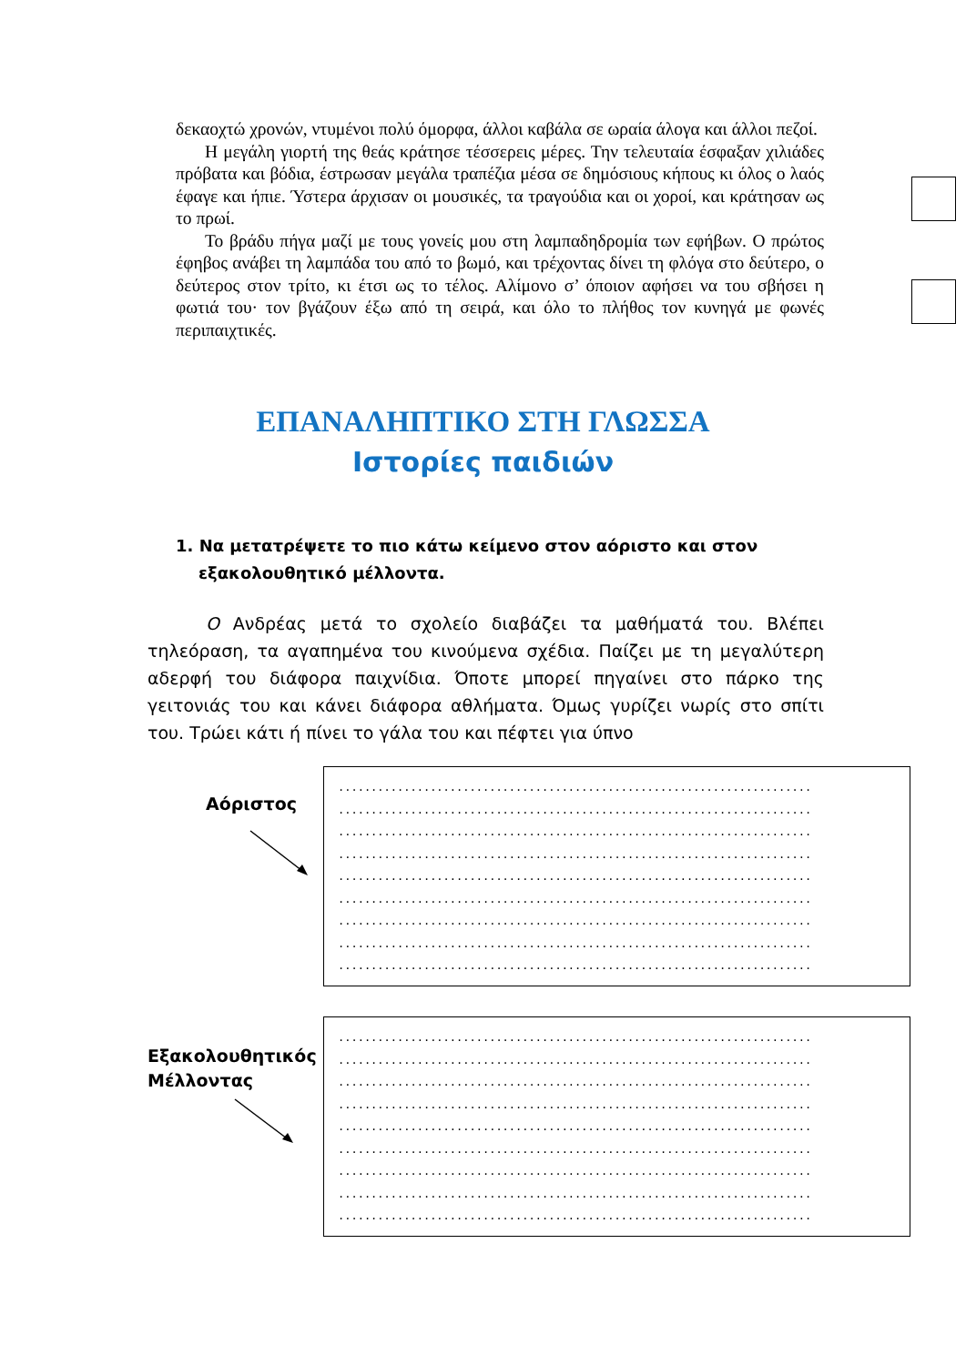δεκαοχτώ χρονών, ντυμένοι πολύ όμορφα, άλλοι καβάλα σε ωραία άλογα και άλλοι πεζοί.
Η μεγάλη γιορτή της θεάς κράτησε τέσσερεις μέρες. Την τελευταία έσφαξαν χιλιάδες πρόβατα και βόδια, έστρωσαν μεγάλα τραπέζια μέσα σε δημόσιους κήπους κι όλος ο λαός έφαγε και ήπιε. Ύστερα άρχισαν οι μουσικές, τα τραγούδια και οι χοροί, και κράτησαν ως το πρωί.
Το βράδυ πήγα μαζί με τους γονείς μου στη λαμπαδηδρομία των εφήβων. Ο πρώτος έφηβος ανάβει τη λαμπάδα του από το βωμό, και τρέχοντας δίνει τη φλόγα στο δεύτερο, ο δεύτερος στον τρίτο, κι έτσι ως το τέλος. Αλίμονο σ’ όποιον αφήσει να του σβήσει η φωτιά του· τον βγάζουν έξω από τη σειρά, και όλο το πλήθος τον κυνηγά με φωνές περιπαιχτικές.
ΕΠΑΝΑΛΗΠΤΙΚΟ ΣΤΗ ΓΛΩΣΣΑ
Ιστορίες παιδιών
1. Να μετατρέψετε το πιο κάτω κείμενο στον αόριστο και στον
εξακολουθητικό μέλλοντα.
Ο Ανδρέας μετά το σχολείο διαβάζει τα μαθήματά του. Βλέπει τηλεόραση, τα αγαπημένα του κινούμενα σχέδια. Παίζει με τη μεγαλύτερη αδερφή του διάφορα παιχνίδια. Όποτε μπορεί πηγαίνει στο πάρκο της γειτονιάς του και κάνει διάφορα αθλήματα. Όμως γυρίζει νωρίς στο σπίτι του. Τρώει κάτι ή πίνει το γάλα του και πέφτει για ύπνο
Αόριστος
........................................................................
........................................................................
........................................................................
........................................................................
........................................................................
........................................................................
........................................................................
........................................................................
........................................................................
Εξακολουθητικός
Μέλλοντας
........................................................................
........................................................................
........................................................................
........................................................................
........................................................................
........................................................................
........................................................................
........................................................................
........................................................................